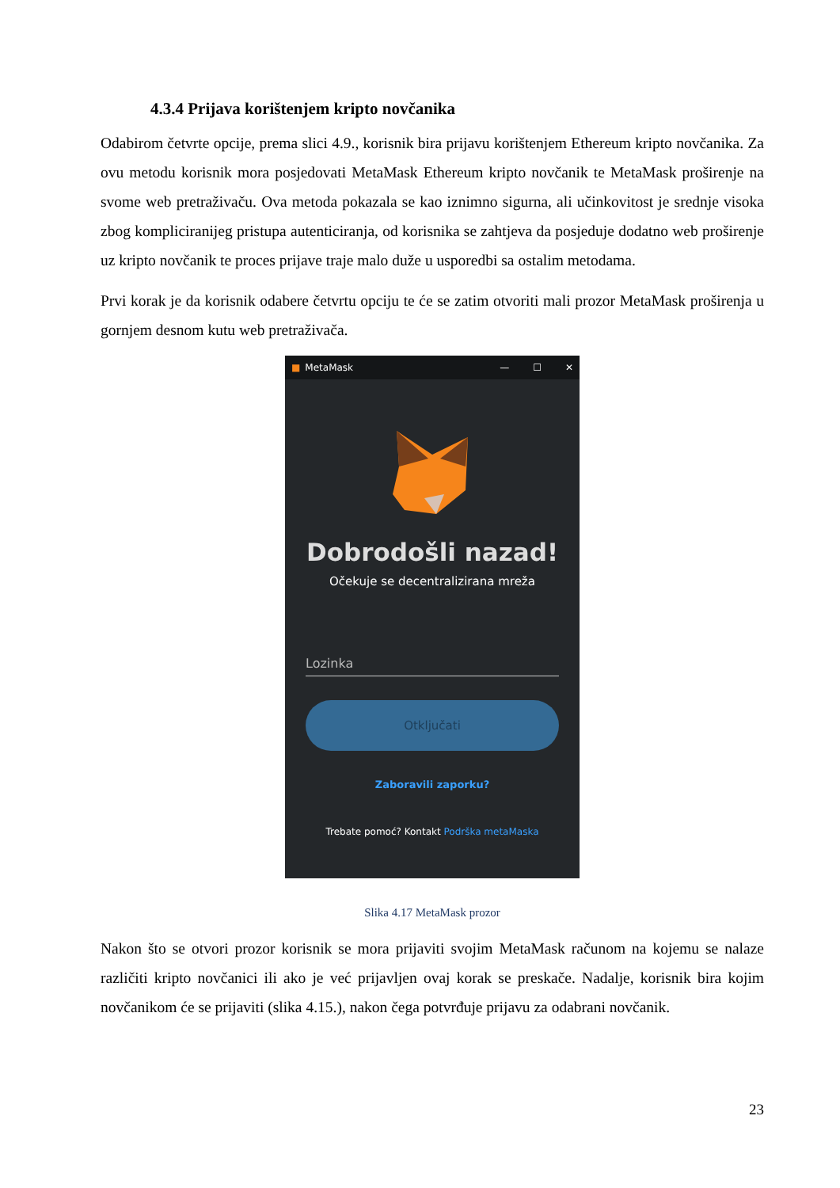4.3.4 Prijava korištenjem kripto novčanika
Odabirom četvrte opcije, prema slici 4.9., korisnik bira prijavu korištenjem Ethereum kripto novčanika. Za ovu metodu korisnik mora posjedovati MetaMask Ethereum kripto novčanik te MetaMask proširenje na svome web pretraživaču. Ova metoda pokazala se kao iznimno sigurna, ali učinkovitost je srednje visoka zbog kompliciranijeg pristupa autenticiranja, od korisnika se zahtjeva da posjeduje dodatno web proširenje uz kripto novčanik te proces prijave traje malo duže u usporedbi sa ostalim metodama.
Prvi korak je da korisnik odabere četvrtu opciju te će se zatim otvoriti mali prozor MetaMask proširenja u gornjem desnom kutu web pretraživača.
■ MetaMask — ☐ ✕
Dobrodošli nazad!
Očekuje se decentralizirana mreža
Lozinka
Otključati
Zaboravili zaporku?
Trebate pomoć? Kontakt Podrška metaMaska
Slika 4.17 MetaMask prozor
Nakon što se otvori prozor korisnik se mora prijaviti svojim MetaMask računom na kojemu se nalaze različiti kripto novčanici ili ako je već prijavljen ovaj korak se preskače. Nadalje, korisnik bira kojim novčanikom će se prijaviti (slika 4.15.), nakon čega potvrđuje prijavu za odabrani novčanik.
23